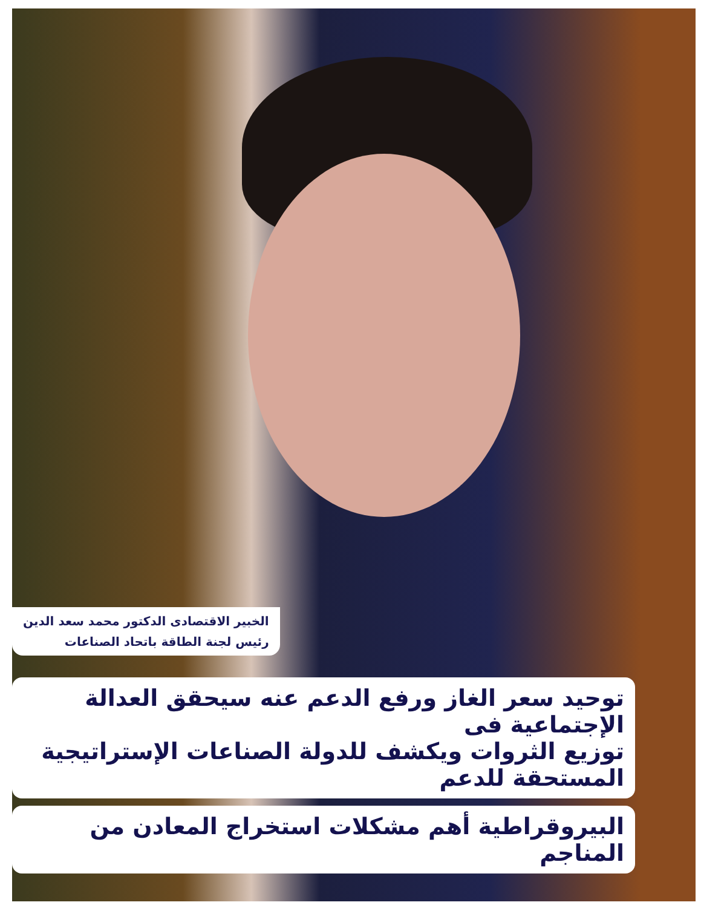الخبير الاقتصادى الدكتور محمد سعد الدين
رئيس لجنة الطاقة باتحاد الصناعات
توحيد سعر الغاز ورفع الدعم عنه سيحقق العدالة الإجتماعية فى
توزيع الثروات ويكشف للدولة الصناعات الإستراتيجية المستحقة للدعم
البيروقراطية أهم مشكلات استخراج المعادن من المناجم